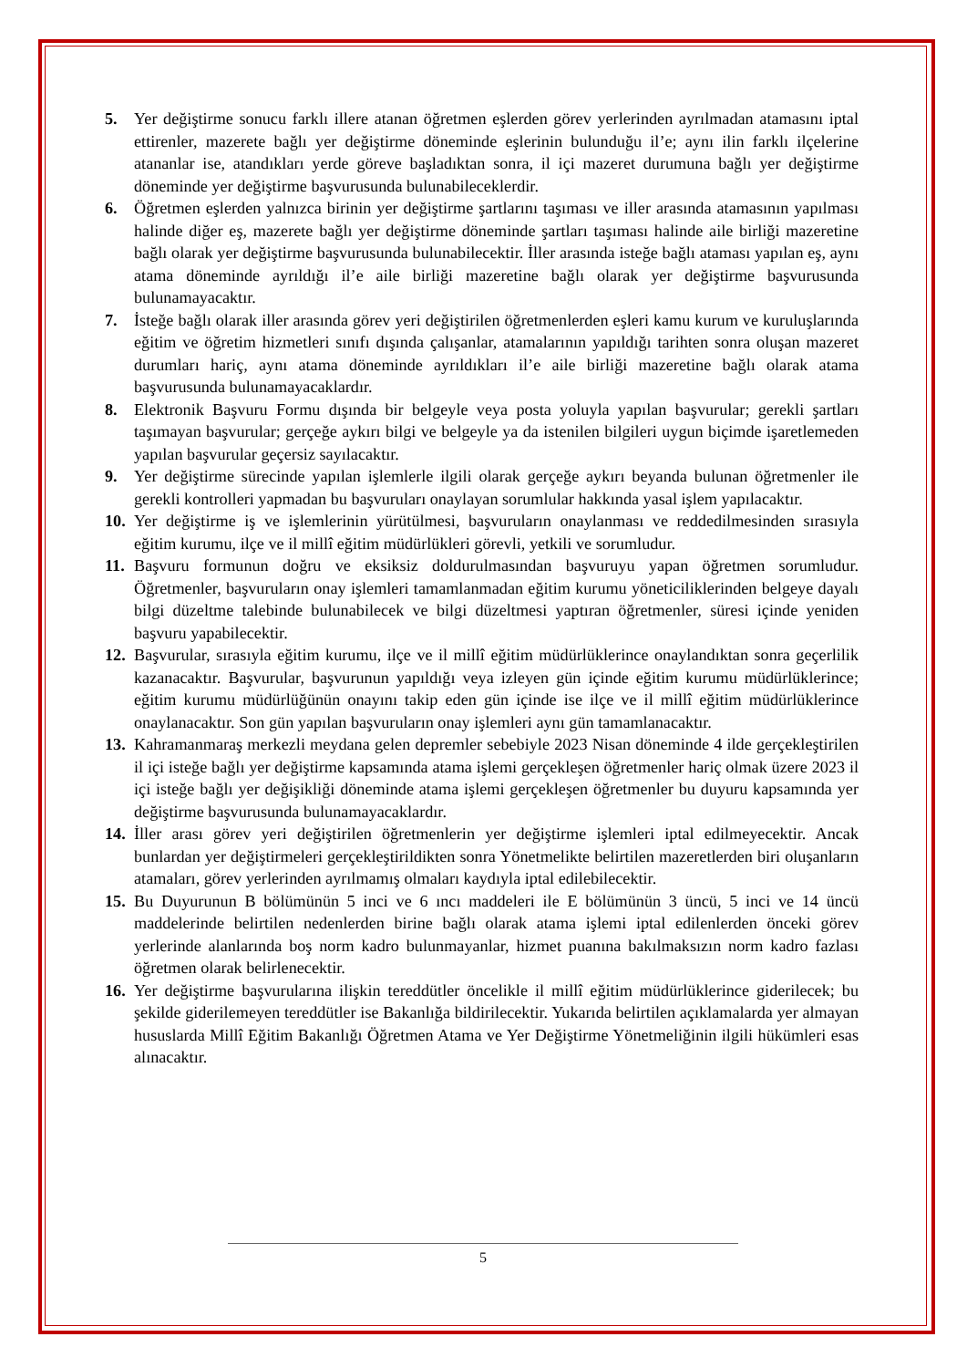5. Yer değiştirme sonucu farklı illere atanan öğretmen eşlerden görev yerlerinden ayrılmadan atamasını iptal ettirenler, mazerete bağlı yer değiştirme döneminde eşlerinin bulunduğu il’e; aynı ilin farklı ilçelerine atananlar ise, atandıkları yerde göreve başladıktan sonra, il içi mazeret durumuna bağlı yer değiştirme döneminde yer değiştirme başvurusunda bulunabileceklerdir.
6. Öğretmen eşlerden yalnızca birinin yer değiştirme şartlarını taşıması ve iller arasında atamasının yapılması halinde diğer eş, mazerete bağlı yer değiştirme döneminde şartları taşıması halinde aile birliği mazeretine bağlı olarak yer değiştirme başvurusunda bulunabilecektir. İller arasında isteğe bağlı ataması yapılan eş, aynı atama döneminde ayrıldığı il’e aile birliği mazeretine bağlı olarak yer değiştirme başvurusunda bulunamayacaktır.
7. İsteğe bağlı olarak iller arasında görev yeri değiştirilen öğretmenlerden eşleri kamu kurum ve kuruluşlarında eğitim ve öğretim hizmetleri sınıfı dışında çalışanlar, atamalarının yapıldığı tarihten sonra oluşan mazeret durumları hariç, aynı atama döneminde ayrıldıkları il’e aile birliği mazeretine bağlı olarak atama başvurusunda bulunamayacaklardır.
8. Elektronik Başvuru Formu dışında bir belgeyle veya posta yoluyla yapılan başvurular; gerekli şartları taşımayan başvurular; gerçeğe aykırı bilgi ve belgeyle ya da istenilen bilgileri uygun biçimde işaretlemeden yapılan başvurular geçersiz sayılacaktır.
9. Yer değiştirme sürecinde yapılan işlemlerle ilgili olarak gerçeğe aykırı beyanda bulunan öğretmenler ile gerekli kontrolleri yapmadan bu başvuruları onaylayan sorumlular hakkında yasal işlem yapılacaktır.
10.
Yer değiştirme iş ve işlemlerinin yürütülmesi, başvuruların onaylanması ve reddedilmesinden sırasıyla eğitim kurumu, ilçe ve il millî eğitim müdürlükleri görevli, yetkili ve sorumludur.
11.
Başvuru formunun doğru ve eksiksiz doldurulmasından başvuruyu yapan öğretmen sorumludur. Öğretmenler, başvuruların onay işlemleri tamamlanmadan eğitim kurumu yöneticiliklerinden belgeye dayalı bilgi düzeltme talebinde bulunabilecek ve bilgi düzeltmesi yaptıran öğretmenler, süresi içinde yeniden başvuru yapabilecektir.
12.
Başvurular, sırasıyla eğitim kurumu, ilçe ve il millî eğitim müdürlüklerince onaylandıktan sonra geçerlilik kazanacaktır. Başvurular, başvurunun yapıldığı veya izleyen gün içinde eğitim kurumu müdürlüklerince; eğitim kurumu müdürlüğünün onayını takip eden gün içinde ise ilçe ve il millî eğitim müdürlüklerince onaylanacaktır. Son gün yapılan başvuruların onay işlemleri aynı gün tamamlanacaktır.
13.
Kahramanmaraş merkezli meydana gelen depremler sebebiyle 2023 Nisan döneminde 4 ilde gerçekleştirilen il içi isteğe bağlı yer değiştirme kapsamında atama işlemi gerçekleşen öğretmenler hariç olmak üzere 2023 il içi isteğe bağlı yer değişikliği döneminde atama işlemi gerçekleşen öğretmenler bu duyuru kapsamında yer değiştirme başvurusunda bulunamayacaklardır.
14.
İller arası görev yeri değiştirilen öğretmenlerin yer değiştirme işlemleri iptal edilmeyecektir. Ancak bunlardan yer değiştirmeleri gerçekleştirildikten sonra Yönetmelikte belirtilen mazeretlerden biri oluşanların atamaları, görev yerlerinden ayrılmamış olmaları kaydıyla iptal edilebilecektir.
15.
Bu Duyurunun B bölümünün 5 inci ve 6 ıncı maddeleri ile E bölümünün 3 üncü, 5 inci ve 14 üncü maddelerinde belirtilen nedenlerden birine bağlı olarak atama işlemi iptal edilenlerden önceki görev yerlerinde alanlarında boş norm kadro bulunmayanlar, hizmet puanına bakılmaksızın norm kadro fazlası öğretmen olarak belirlenecektir.
16.
Yer değiştirme başvurularına ilişkin tereddütler öncelikle il millî eğitim müdürlüklerince giderilecek; bu şekilde giderilemeyen tereddütler ise Bakanlığa bildirilecektir. Yukarıda belirtilen açıklamalarda yer almayan hususlarda Millî Eğitim Bakanlığı Öğretmen Atama ve Yer Değiştirme Yönetmeliğinin ilgili hükümleri esas alınacaktır.
5